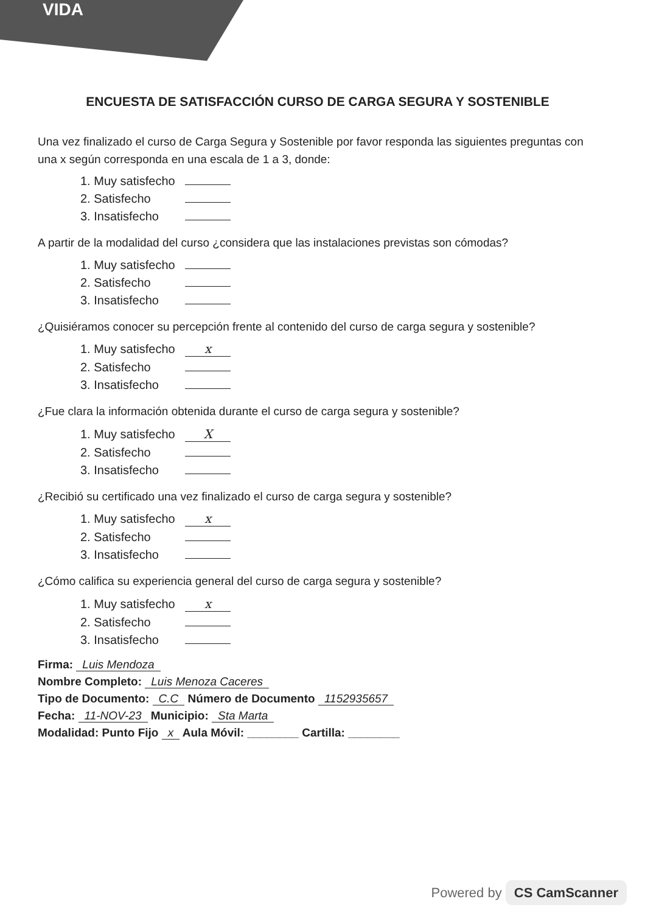VIDA
ENCUESTA DE SATISFACCIÓN CURSO DE CARGA SEGURA Y SOSTENIBLE
Una vez finalizado el curso de Carga Segura y Sostenible por favor responda las siguientes preguntas con una x según corresponda en una escala de 1 a 3, donde:
1. Muy satisfecho
2. Satisfecho
3. Insatisfecho
A partir de la modalidad del curso ¿considera que las instalaciones previstas son cómodas?
1. Muy satisfecho
2. Satisfecho
3. Insatisfecho
¿Quisiéramos conocer su percepción frente al contenido del curso de carga segura y sostenible?
1. Muy satisfecho x
2. Satisfecho
3. Insatisfecho
¿Fue clara la información obtenida durante el curso de carga segura y sostenible?
1. Muy satisfecho X
2. Satisfecho
3. Insatisfecho
¿Recibió su certificado una vez finalizado el curso de carga segura y sostenible?
1. Muy satisfecho x
2. Satisfecho
3. Insatisfecho
¿Cómo califica su experiencia general del curso de carga segura y sostenible?
1. Muy satisfecho x
2. Satisfecho
3. Insatisfecho
Firma: Luis Mendoza
Nombre Completo: Luis Menoza Caceres
Tipo de Documento: C.C Número de Documento 1152935657
Fecha: 11-NOV-23 Municipio: Sta Marta
Modalidad: Punto Fijo x Aula Móvil: ________ Cartilla: ________
Powered by CS CamScanner